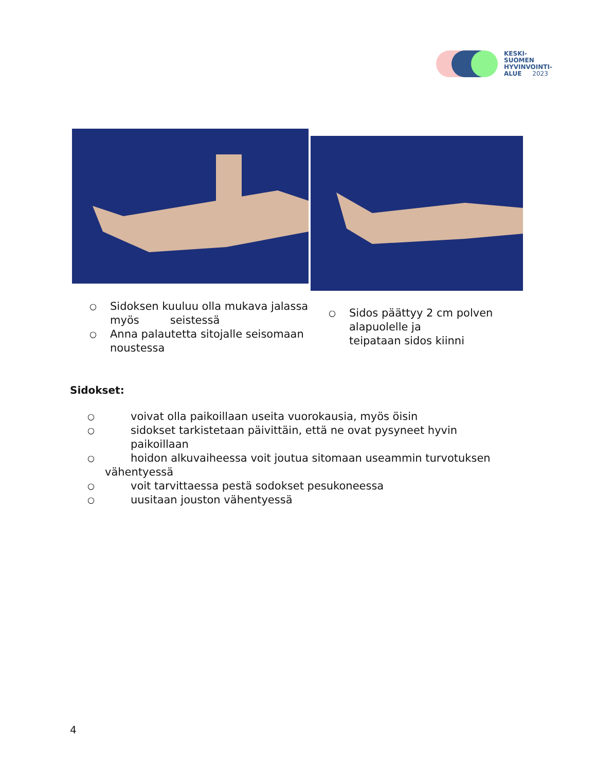KESKI-
SUOMEN
HYVINVOINTI-
ALUE 2023
○ Sidoksen kuuluu olla mukava jalassa myös seistessä
○ Anna palautetta sitojalle seisomaan noustessa
○ Sidos päättyy 2 cm polven alapuolelle ja teipataan sidos kiinni
Sidokset:
○ voivat olla paikoillaan useita vuorokausia, myös öisin
○ sidokset tarkistetaan päivittäin, että ne ovat pysyneet hyvin paikoillaan
○ hoidon alkuvaiheessa voit joutua sitomaan useammin turvotuksen
vähentyessä
○ voit tarvittaessa pestä sodokset pesukoneessa
○ uusitaan jouston vähentyessä
4